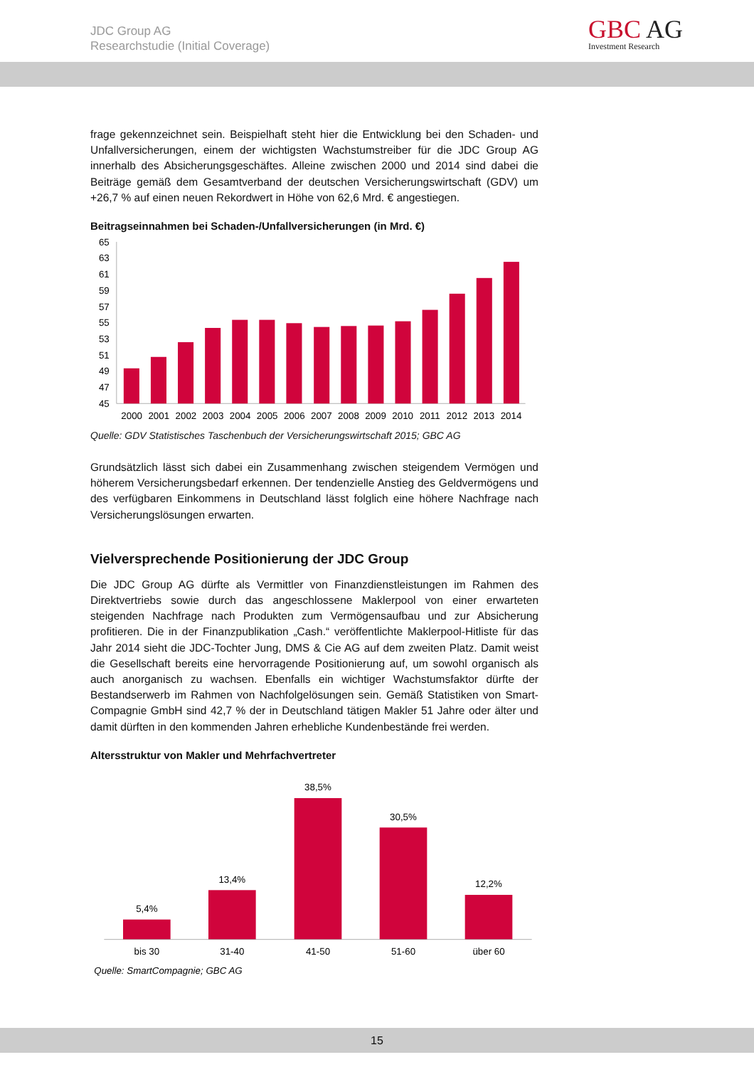JDC Group AG
Researchstudie (Initial Coverage)
GBC AG
Investment Research
frage gekennzeichnet sein. Beispielhaft steht hier die Entwicklung bei den Schaden- und Unfallversicherungen, einem der wichtigsten Wachstumstreiber für die JDC Group AG innerhalb des Absicherungsgeschäftes. Alleine zwischen 2000 und 2014 sind dabei die Beiträge gemäß dem Gesamtverband der deutschen Versicherungswirtschaft (GDV) um +26,7 % auf einen neuen Rekordwert in Höhe von 62,6 Mrd. € angestiegen.
Beitragseinnahmen bei Schaden-/Unfallversicherungen (in Mrd. €)
65
63
61
59
57
55
53
51
49
47
45
2000
2001
2002
2003
2004
2005
2006
2007
2008
2009
2010
2011
2012
2013
2014
Quelle: GDV Statistisches Taschenbuch der Versicherungswirtschaft 2015; GBC AG
Grundsätzlich lässt sich dabei ein Zusammenhang zwischen steigendem Vermögen und höherem Versicherungsbedarf erkennen. Der tendenzielle Anstieg des Geldvermögens und des verfügbaren Einkommens in Deutschland lässt folglich eine höhere Nachfrage nach Versicherungslösungen erwarten.
Vielversprechende Positionierung der JDC Group
Die JDC Group AG dürfte als Vermittler von Finanzdienstleistungen im Rahmen des Direktvertriebs sowie durch das angeschlossene Maklerpool von einer erwarteten steigenden Nachfrage nach Produkten zum Vermögensaufbau und zur Absicherung profitieren. Die in der Finanzpublikation „Cash.“ veröffentlichte Maklerpool-Hitliste für das Jahr 2014 sieht die JDC-Tochter Jung, DMS & Cie AG auf dem zweiten Platz. Damit weist die Gesellschaft bereits eine hervorragende Positionierung auf, um sowohl organisch als auch anorganisch zu wachsen. Ebenfalls ein wichtiger Wachstumsfaktor dürfte der Bestandserwerb im Rahmen von Nachfolgelösungen sein. Gemäß Statistiken von Smart-Compagnie GmbH sind 42,7 % der in Deutschland tätigen Makler 51 Jahre oder älter und damit dürften in den kommenden Jahren erhebliche Kundenbestände frei werden.
Altersstruktur von Makler und Mehrfachvertreter
5,4%
13,4%
38,5%
30,5%
12,2%
bis 30
31-40
41-50
51-60
über 60
Quelle: SmartCompagnie; GBC AG
15